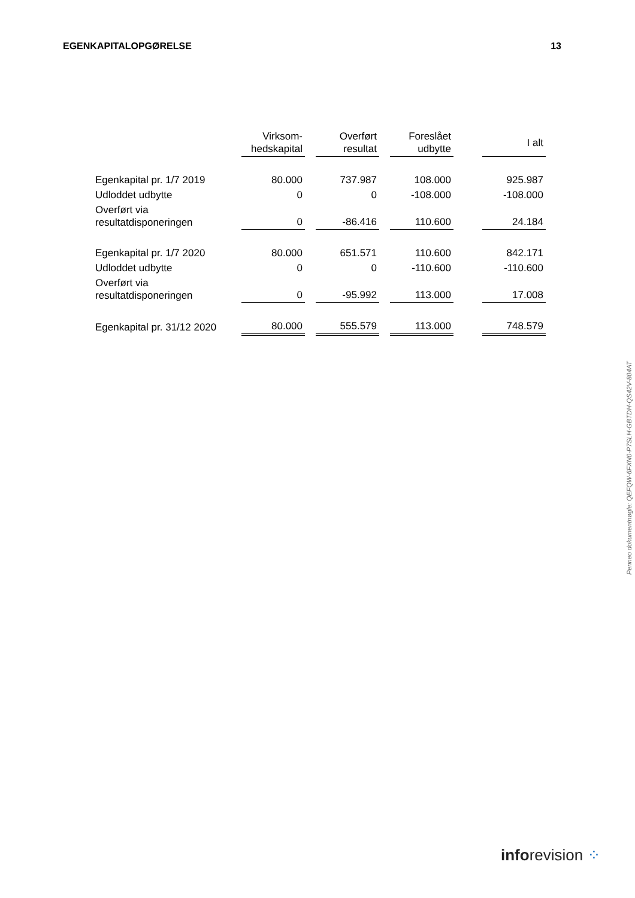EGENKAPITALOPGØRELSE 13
| | Virksom- hedskapital | | Overført resultat | | Foreslået udbytte | | I alt |
| Egenkapital pr. 1/7 2019 | 80.000 | | 737.987 | | 108.000 | | 925.987 |
| Udloddet udbytte | 0 | | 0 | | -108.000 | | -108.000 |
| Overført via resultatdisponeringen | 0 | | -86.416 | | 110.600 | | 24.184 |
| Egenkapital pr. 1/7 2020 | 80.000 | | 651.571 | | 110.600 | | 842.171 |
| Udloddet udbytte | 0 | | 0 | | -110.600 | | -110.600 |
| Overført via resultatdisponeringen | 0 | | -95.992 | | 113.000 | | 17.008 |
| Egenkapital pr. 31/12 2020 | 80.000 | | 555.579 | | 113.000 | | 748.579 |
Penneo dokumentnøgle: QEFQW-6FXN0-P7SLH-GBTDH-QS42V-804AT
inforevision ⁘